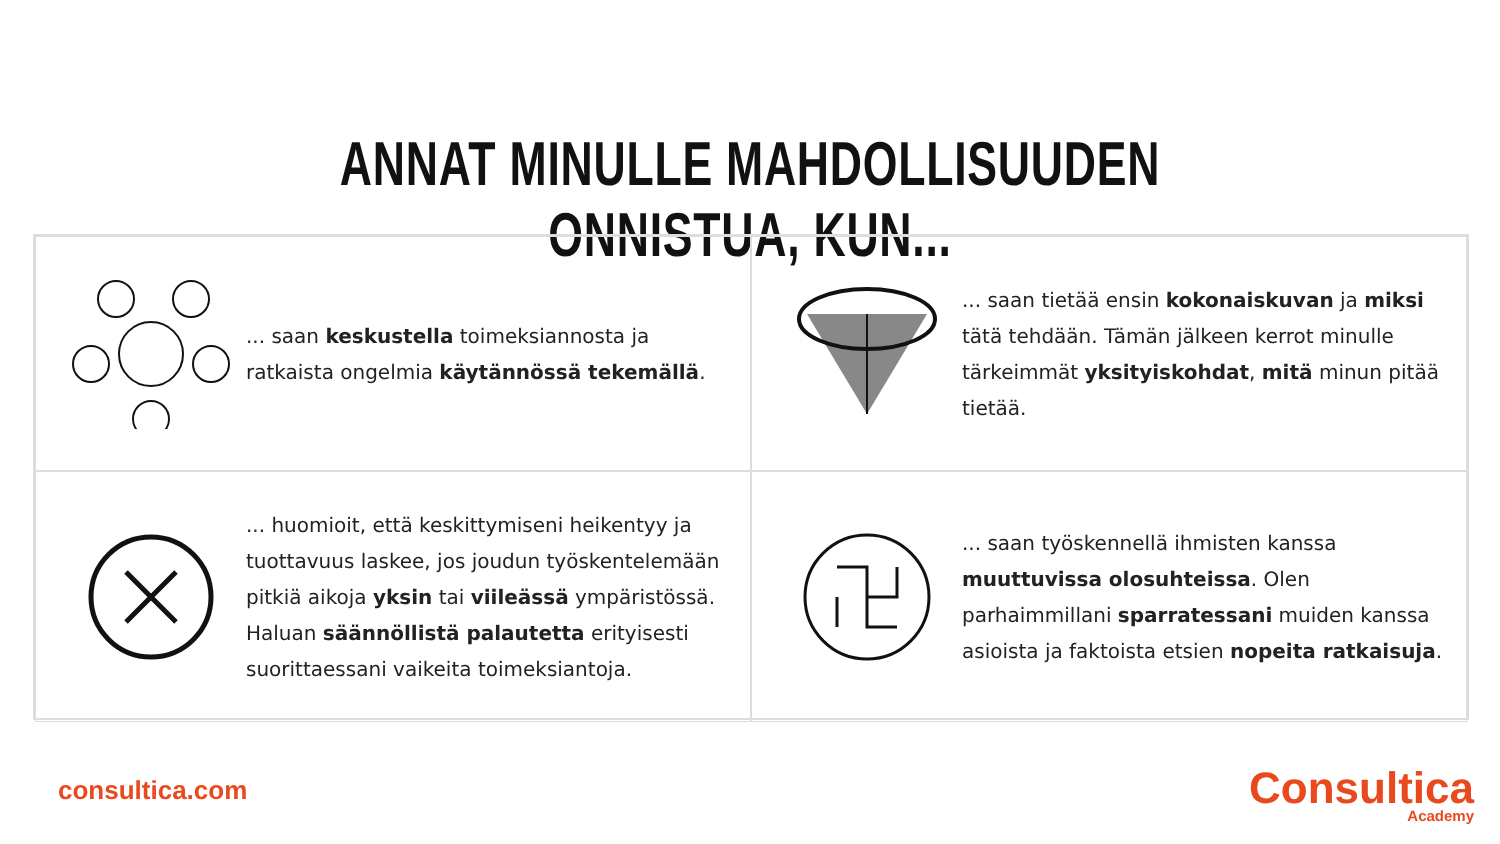ANNAT MINULLE MAHDOLLISUUDEN ONNISTUA, KUN...
... saan keskustella toimeksiannosta ja ratkaista ongelmia käytännössä tekemällä.
... saan tietää ensin kokonaiskuvan ja miksi tätä tehdään. Tämän jälkeen kerrot minulle tärkeimmät yksityiskohdat, mitä minun pitää tietää.
... huomioit, että keskittymiseni heikentyy ja tuottavuus laskee, jos joudun työskentelemään pitkiä aikoja yksin tai viileässä ympäristössä. Haluan säännöllistä palautetta erityisesti suorittaessani vaikeita toimeksiantoja.
... saan työskennellä ihmisten kanssa muuttuvissa olosuhteissa. Olen parhaimmillani sparratessani muiden kanssa asioista ja faktoista etsien nopeita ratkaisuja.
consultica.com Consultica
Academy